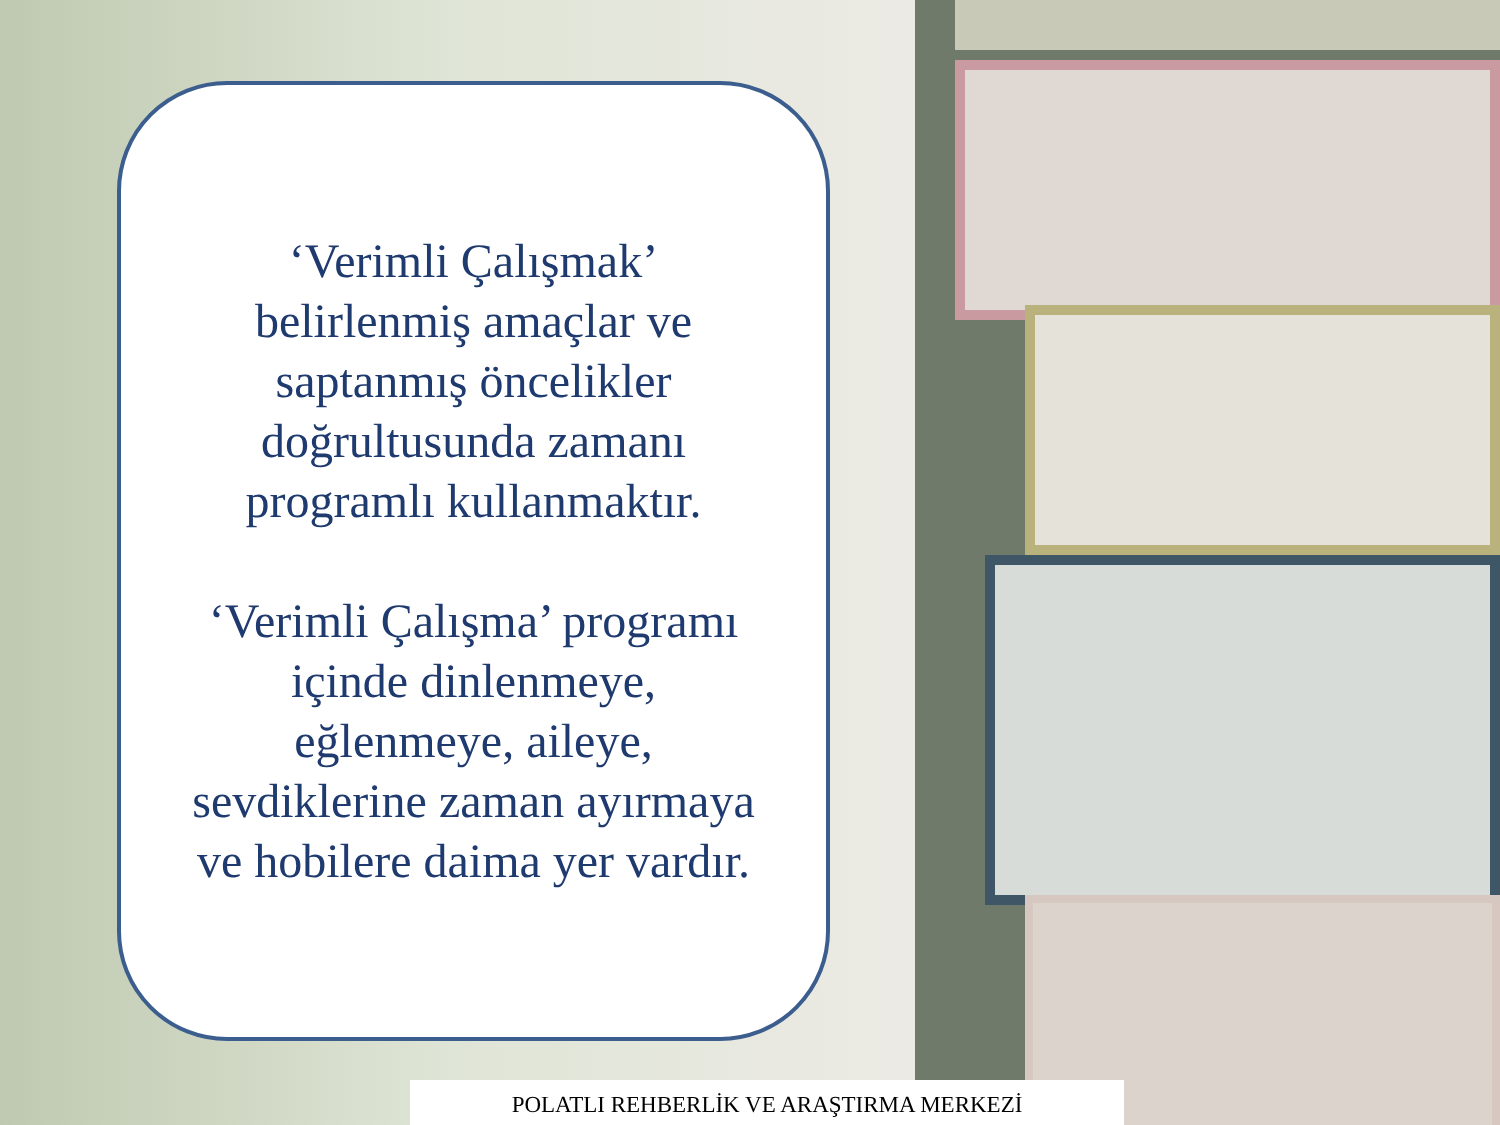‘Verimli Çalışmak’
belirlenmiş amaçlar ve
saptanmış öncelikler
doğrultusunda zamanı
programlı kullanmaktır.
‘Verimli Çalışma’ programı
içinde dinlenmeye,
eğlenmeye, aileye,
sevdiklerine zaman ayırmaya
ve hobilere daima yer vardır.
POLATLI REHBERLİK VE ARAŞTIRMA MERKEZİ